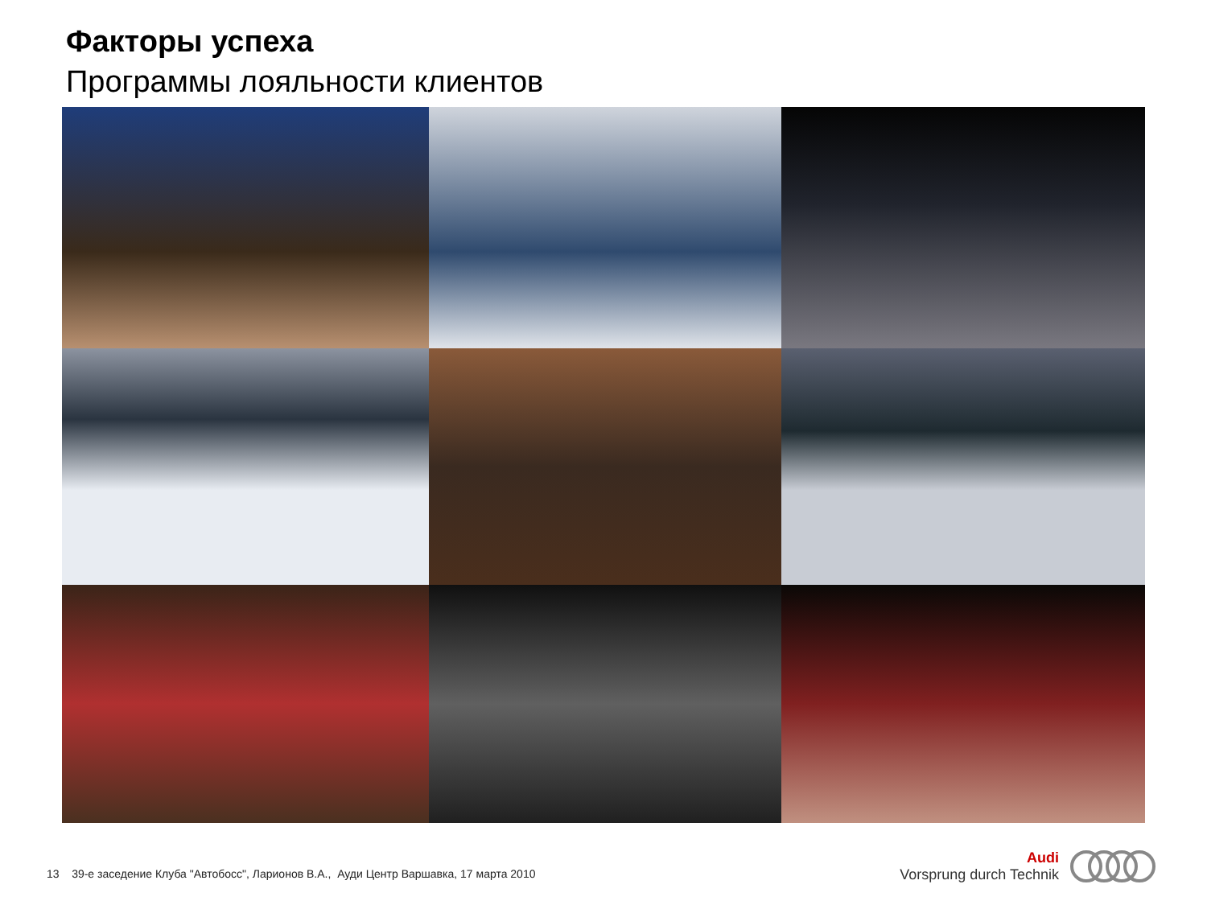Факторы успеха
Программы лояльности клиентов
13 39-е заседение Клуба "Автобосс", Ларионов В.А., Ауди Центр Варшавка, 17 марта 2010
Audi
Vorsprung durch Technik